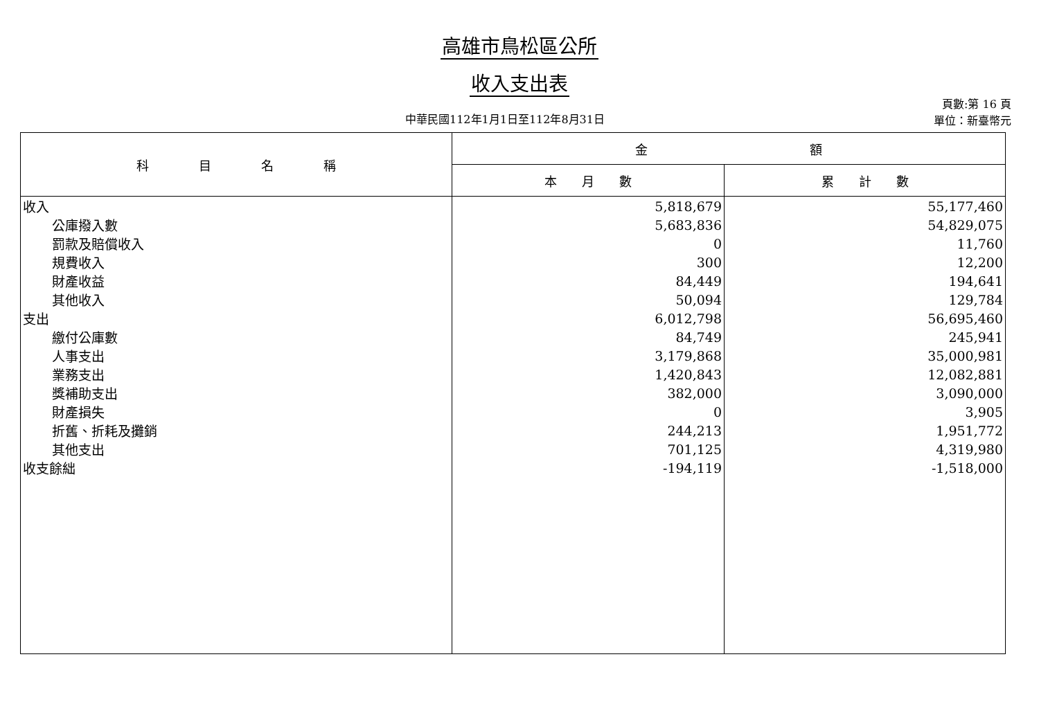高雄市鳥松區公所
收入支出表
中華民國112年1月1日至112年8月31日
頁數:第 16 頁
單位：新臺幣元
| 科 目 名 稱 | 金 額 | |
| --- | --- | --- |
| | 本 月 數 | 累 計 數 |
| 收入 | 5,818,679 | 55,177,460 |
| 公庫撥入數 | 5,683,836 | 54,829,075 |
| 罰款及賠償收入 | 0 | 11,760 |
| 規費收入 | 300 | 12,200 |
| 財產收益 | 84,449 | 194,641 |
| 其他收入 | 50,094 | 129,784 |
| 支出 | 6,012,798 | 56,695,460 |
| 繳付公庫數 | 84,749 | 245,941 |
| 人事支出 | 3,179,868 | 35,000,981 |
| 業務支出 | 1,420,843 | 12,082,881 |
| 獎補助支出 | 382,000 | 3,090,000 |
| 財產損失 | 0 | 3,905 |
| 折舊、折耗及攤銷 | 244,213 | 1,951,772 |
| 其他支出 | 701,125 | 4,319,980 |
| 收支餘絀 | -194,119 | -1,518,000 |